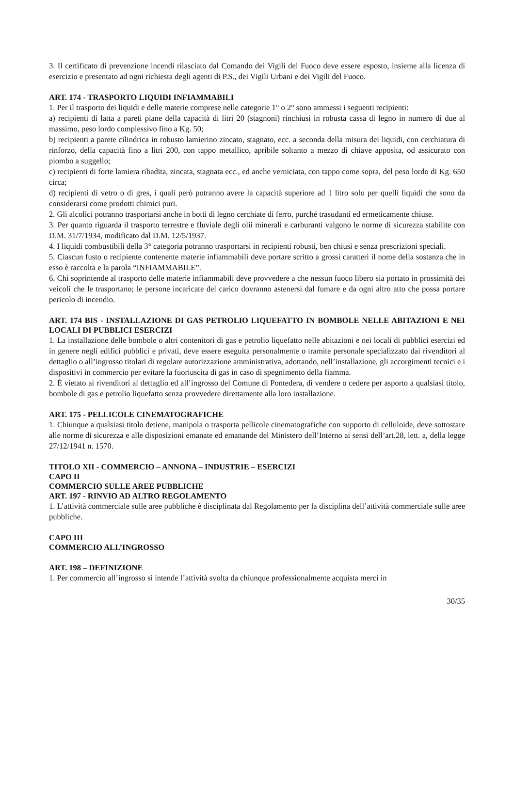3. Il certificato di prevenzione incendi rilasciato dal Comando dei Vigili del Fuoco deve essere esposto, insieme alla licenza di esercizio e presentato ad ogni richiesta degli agenti di P.S., dei Vigili Urbani e dei Vigili del Fuoco.
ART. 174 - TRASPORTO LIQUIDI INFIAMMABILI
1. Per il trasporto dei liquidi e delle materie comprese nelle categorie 1° o 2° sono ammessi i seguenti recipienti:
a) recipienti di latta a pareti piane della capacità di litri 20 (stagnoni) rinchiusi in robusta cassa di legno in numero di due al massimo, peso lordo complessivo fino a Kg. 50;
b) recipienti a parete cilindrica in robusto lamierino zincato, stagnato, ecc. a seconda della misura dei liquidi, con cerchiatura di rinforzo, della capacità fino a litri 200, con tappo metallico, apribile soltanto a mezzo di chiave apposita, od assicurato con piombo a suggello;
c) recipienti di forte lamiera ribadita, zincata, stagnata ecc., ed anche verniciata, con tappo come sopra, del peso lordo di Kg. 650 circa;
d) recipienti di vetro o di gres, i quali però potranno avere la capacità superiore ad 1 litro solo per quelli liquidi che sono da considerarsi come prodotti chimici puri.
2. Gli alcolici potranno trasportarsi anche in botti di legno cerchiate di ferro, purché trasudanti ed ermeticamente chiuse.
3. Per quanto riguarda il trasporto terrestre e fluviale degli olii minerali e carburanti valgono le norme di sicurezza stabilite con D.M. 31/7/1934, modificato dal D.M. 12/5/1937.
4. I liquidi combustibili della 3° categoria potranno trasportarsi in recipienti robusti, ben chiusi e senza prescrizioni speciali.
5. Ciascun fusto o recipiente contenente materie infiammabili deve portare scritto a grossi caratteri il nome della sostanza che in esso è raccolta e la parola “INFIAMMABILE”.
6. Chi soprintende al trasporto delle materie infiammabili deve provvedere a che nessun fuoco libero sia portato in prossimità dei veicoli che le trasportano; le persone incaricate del carico dovranno astenersi dal fumare e da ogni altro atto che possa portare pericolo di incendio.
ART. 174 BIS - INSTALLAZIONE DI GAS PETROLIO LIQUEFATTO IN BOMBOLE NELLE ABITAZIONI E NEI LOCALI DI PUBBLICI ESERCIZI
1. La installazione delle bombole o altri contenitori di gas e petrolio liquefatto nelle abitazioni e nei locali di pubblici esercizi ed in genere negli edifici pubblici e privati, deve essere eseguita personalmente o tramite personale specializzato dai rivenditori al dettaglio o all’ingrosso titolari di regolare autorizzazione amministrativa, adottando, nell’installazione, gli accorgimenti tecnici e i dispositivi in commercio per evitare la fuoriuscita di gas in caso di spegnimento della fiamma.
2. È vietato ai rivenditori al dettaglio ed all’ingrosso del Comune di Pontedera, di vendere o cedere per asporto a qualsiasi titolo, bombole di gas e petrolio liquefatto senza provvedere direttamente alla loro installazione.
ART. 175 - PELLICOLE CINEMATOGRAFICHE
1. Chiunque a qualsiasi titolo detiene, manipola o trasporta pellicole cinematografiche con supporto di celluloide, deve sottostare alle norme di sicurezza e alle disposizioni emanate ed emanande del Ministero dell’Interno ai sensi dell’art.28, lett. a, della legge 27/12/1941 n. 1570.
TITOLO XII - COMMERCIO – ANNONA – INDUSTRIE – ESERCIZI
CAPO II
COMMERCIO SULLE AREE PUBBLICHE
ART. 197 - RINVIO AD ALTRO REGOLAMENTO
1. L’attività commerciale sulle aree pubbliche è disciplinata dal Regolamento per la disciplina dell’attività commerciale sulle aree pubbliche.
CAPO III
COMMERCIO ALL’INGROSSO
ART. 198 – DEFINIZIONE
1. Per commercio all’ingrosso si intende l’attività svolta da chiunque professionalmente acquista merci in
30/35